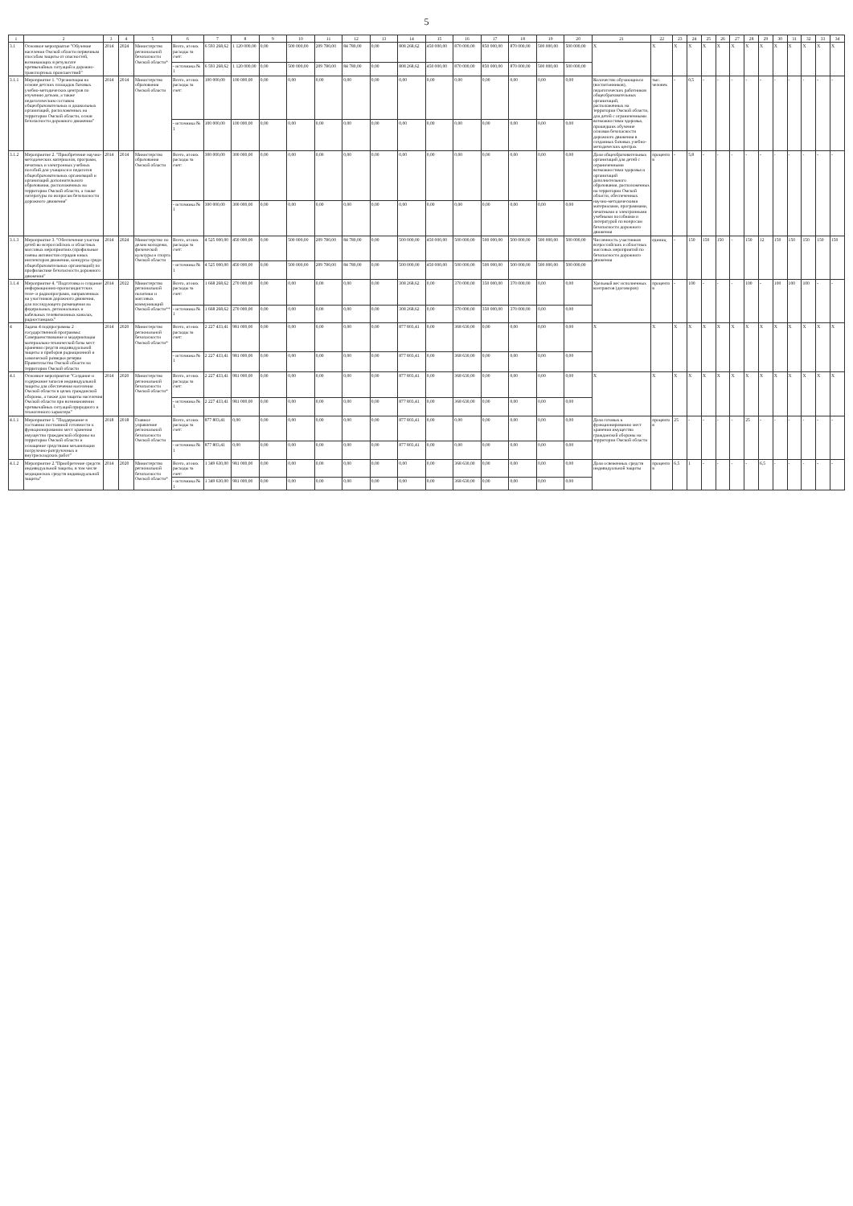5
| 1 | 2 | 3 | 4 | 5 | 6 | 7 | 8 | 9 | 10 | 11 | 12 | 13 | 14 | 15 | 16 | 17 | 18 | 19 | 20 | 21 | 22 | 23 | 24 | 25 | 26 | 27 | 28 | 29 | 30 | 31 | 32 | 33 | 34 |
| --- | --- | --- | --- | --- | --- | --- | --- | --- | --- | --- | --- | --- | --- | --- | --- | --- | --- | --- | --- | --- | --- | --- | --- | --- | --- | --- | --- | --- | --- | --- | --- | --- | --- |
| 3.1 | Основное мероприятие "Обучение населения Омской области первичным способам защиты от опасностей, возникающих в результате чрезвычайных ситуаций и дорожно-транспортных происшествий" | 2014 | 2024 | Министерство региональной безопасности Омской области* | Всего, из них расходы за счет: | 6 593 268,62 | 1 120 000,00 | 0,00 | 500 000,00 | 209 780,00 | 84 780,00 | 0,00 | 808 268,62 | 450 000,00 | 870 000,00 | 850 000,00 | 870 000,00 | 500 000,00 | 500 000,00 | X | X | X | X | X | X | X | X | X | X | X | X | X | X |
| | | | | | - источника № 1 | 6 593 268,62 | 1 120 000,00 | 0,00 | 500 000,00 | 209 780,00 | 84 780,00 | 0,00 | 808 268,62 | 450 000,00 | 870 000,00 | 850 000,00 | 870 000,00 | 500 000,00 | 500 000,00 | | | | | | | | | | | | | | |
| 3.1.1 | Мероприятие 1. "Организация на основе детских площадок базовых учебно-методических центров по изучению детьми, а также педагогическим составом общеобразовательных и дошкольных организаций, расположенных на территории Омской области, основ безопасности дорожного движения" | 2014 | 2014 | Министерство образования Омской области | Всего, из них расходы за счет: | 100 000,00 | 100 000,00 | 0,00 | 0,00 | 0,00 | 0,00 | 0,00 | 0,00 | 0,00 | 0,00 | 0,00 | 0,00 | 0,00 | 0,00 | Количество обучающихся (воспитанников), педагогических работников общеобразовательных организаций, расположенных на территории Омской области, для детей с ограниченными возможностями здоровья, прошедших обучение основам безопасности дорожного движения в созданных базовых учебно-методических центрах | тыс. человек | - | 0,5 | - | - | - | - | - | - | - | - | - | - |
| | | | | | - источника № 1 | 100 000,00 | 100 000,00 | 0,00 | 0,00 | 0,00 | 0,00 | 0,00 | 0,00 | 0,00 | 0,00 | 0,00 | 0,00 | 0,00 | 0,00 | | | | | | | | | | | | | | |
| 3.1.2 | Мероприятие 2. "Приобретение научно-методических материалов, программ, печатных и электронных учебных пособий для учащихся и педагогов общеобразовательных организаций и организаций дополнительного образования, расположенных на территории Омской области, а также литературы по вопросам безопасности дорожного движения" | 2014 | 2014 | Министерство образования Омской области | Всего, из них расходы за счет: | 300 000,00 | 300 000,00 | 0,00 | 0,00 | 0,00 | 0,00 | 0,00 | 0,00 | 0,00 | 0,00 | 0,00 | 0,00 | 0,00 | 0,00 | Доля общеобразовательных организаций для детей с ограниченными возможностями здоровья и организаций дополнительного образования, расположенных на территории Омской области, обеспеченных научно-методическими материалами, программами, печатными и электронными учебными пособиями и литературой по вопросам безопасности дорожного движения | процентов | - | 5,8 | - | - | - | - | - | - | - | - | - | - |
| | | | | | - источника № 1 | 300 000,00 | 300 000,00 | 0,00 | 0,00 | 0,00 | 0,00 | 0,00 | 0,00 | 0,00 | 0,00 | 0,00 | 0,00 | 0,00 | 0,00 | | | | | | | | | | | | | | |
| 3.1.3 | Мероприятие 3. "Обеспечение участия детей во всероссийских и областных массовых мероприятиях (профильные смены активистов отрядов юных инспекторов движения, конкурсы среди общеобразовательных организаций) по профилактике безопасности дорожного движения" | 2014 | 2024 | Министерство по делам молодежи, физической культуры и спорта Омской области | Всего, из них расходы за счет: | 4 525 000,00 | 450 000,00 | 0,00 | 500 000,00 | 209 780,00 | 84 780,00 | 0,00 | 500 000,00 | 450 000,00 | 500 000,00 | 500 000,00 | 500 000,00 | 500 000,00 | 500 000,00 | Численность участников всероссийских и областных массовых мероприятий по безопасности дорожного движения | единиц | - | 150 | 150 | 150 | - | 150 | 12 | 150 | 150 | 150 | 150 | 150 |
| | | | | | - источника № 1 | 4 525 000,00 | 450 000,00 | 0,00 | 500 000,00 | 209 780,00 | 84 780,00 | 0,00 | 500 000,00 | 450 000,00 | 500 000,00 | 500 000,00 | 500 000,00 | 500 000,00 | 500 000,00 | | | | | | | | | | | | | | |
| 3.1.4 | Мероприятие 4. "Подготовка и создание информационно-пропагандистских теле- и радиопрограмм, направленных на участников дорожного движения, для последующего размещения на федеральных, региональных и кабельных телевизионных каналах, радиостанциях" | 2014 | 2022 | Министерство региональной политики и массовых коммуникаций Омской области** | Всего, из них расходы за счет: | 1 668 268,62 | 270 000,00 | 0,00 | 0,00 | 0,00 | 0,00 | 0,00 | 308 268,62 | 0,00 | 370 000,00 | 350 000,00 | 370 000,00 | 0,00 | 0,00 | Удельный вес исполненных контрактов (договоров) | процентов | - | 100 | - | - | - | 100 | - | 100 | 100 | 100 | - | - |
| | | | | | - источника № 1 | 1 668 268,62 | 270 000,00 | 0,00 | 0,00 | 0,00 | 0,00 | 0,00 | 308 268,62 | 0,00 | 370 000,00 | 350 000,00 | 370 000,00 | 0,00 | 0,00 | | | | | | | | | | | | | | |
| 4 | Задача 4 подпрограммы 2 государственной программы: Совершенствование и модернизация материально-технической базы мест хранения средств индивидуальной защиты и приборов радиационной и химической разведки резерва Правительства Омской области на территории Омской области | 2014 | 2020 | Министерство региональной безопасности Омской области* | Всего, из них расходы за счет: | 2 227 433,41 | 981 000,00 | 0,00 | 0,00 | 0,00 | 0,00 | 0,00 | 877 803,41 | 0,00 | 368 630,00 | 0,00 | 0,00 | 0,00 | 0,00 | X | X | X | X | X | X | X | X | X | X | X | X | X | X |
| | | | | | - источника № 1 | 2 227 433,41 | 981 000,00 | 0,00 | 0,00 | 0,00 | 0,00 | 0,00 | 877 803,41 | 0,00 | 368 630,00 | 0,00 | 0,00 | 0,00 | 0,00 | | | | | | | | | | | | | | |
| 4.1 | Основное мероприятие "Создание и содержание запасов индивидуальной защиты для обеспечения населения Омской области в целях гражданской обороны, а также для защиты населения Омской области при возникновении чрезвычайных ситуаций природного и техногенного характера" | 2014 | 2020 | Министерство региональной безопасности Омской области* | Всего, из них расходы за счет: | 2 227 433,41 | 981 000,00 | 0,00 | 0,00 | 0,00 | 0,00 | 0,00 | 877 803,41 | 0,00 | 368 630,00 | 0,00 | 0,00 | 0,00 | 0,00 | X | X | X | X | X | X | X | X | X | X | X | X | X | X |
| | | | | | - источника № 1 | 2 227 433,41 | 981 000,00 | 0,00 | 0,00 | 0,00 | 0,00 | 0,00 | 877 803,41 | 0,00 | 368 630,00 | 0,00 | 0,00 | 0,00 | 0,00 | | | | | | | | | | | | | | |
| 4.1.1 | Мероприятие 1. "Поддержание в состоянии постоянной готовности к функционированию мест хранения имущества гражданской обороны на территории Омской области и оснащение средствами механизации погрузочно-разгрузочных и внутрискладских работ" | 2018 | 2018 | Главное управление региональной безопасности Омской области | Всего, из них расходы за счет: | 877 803,41 | 0,00 | 0,00 | 0,00 | 0,00 | 0,00 | 0,00 | 877 803,41 | 0,00 | 0,00 | 0,00 | 0,00 | 0,00 | 0,00 | Доля готовых к функционированию мест хранения имущества гражданской обороны на территории Омской области | процентов | 25 | - | - | - | - | 25 | - | - | - | - | - | - |
| | | | | | - источника № 1 | 877 803,41 | 0,00 | 0,00 | 0,00 | 0,00 | 0,00 | 0,00 | 877 803,41 | 0,00 | 0,00 | 0,00 | 0,00 | 0,00 | 0,00 | | | | | | | | | | | | | | |
| 4.1.2 | Мероприятие 2."Приобретение средств индивидуальной защиты, в том числе медицинских средств индивидуальной защиты" | 2014 | 2020 | Министерство региональной безопасности Омской области* | Всего, из них расходы за счет: | 1 349 630,00 | 981 000,00 | 0,00 | 0,00 | 0,00 | 0,00 | 0,00 | 0,00 | 0,00 | 368 630,00 | 0,00 | 0,00 | 0,00 | 0,00 | Доля освеженных средств индивидуальной защиты | процентов | 6,5 | 1 | - | - | - | - | 6,5 | - | - | - | - | - |
| | | | | | - источника № 1 | 1 349 630,00 | 981 000,00 | 0,00 | 0,00 | 0,00 | 0,00 | 0,00 | 0,00 | 0,00 | 368 630,00 | 0,00 | 0,00 | 0,00 | 0,00 | | | | | | | | | | | | | | |